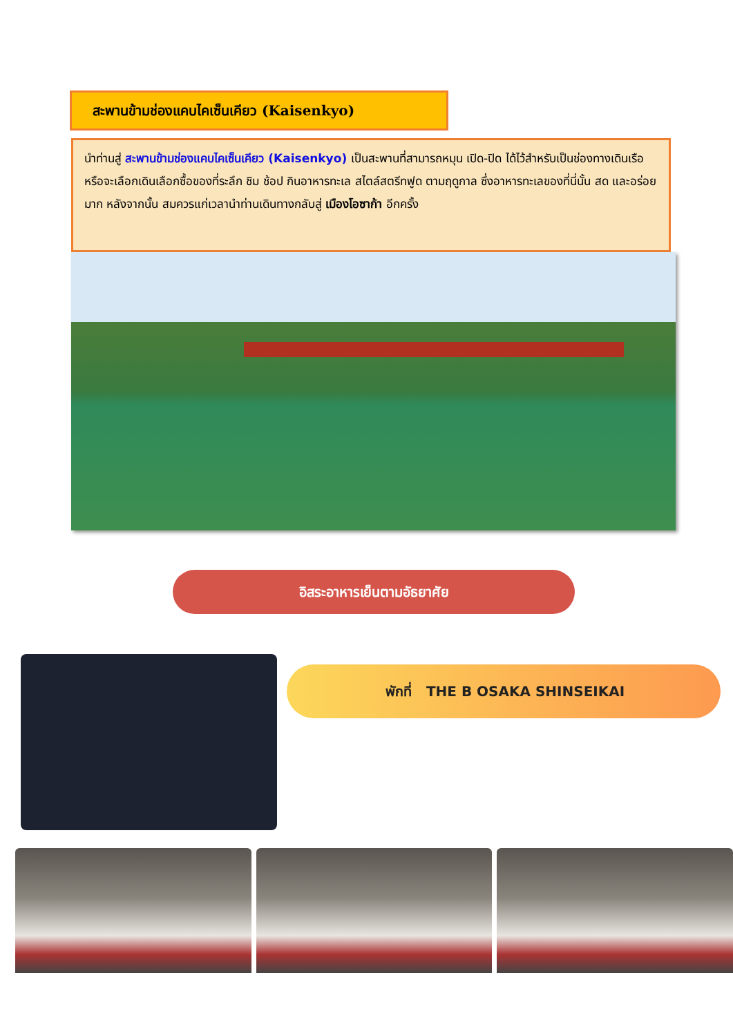สะพานข้ามช่องแคบไคเซ็นเคียว (Kaisenkyo)
นำท่านสู่ สะพานข้ามช่องแคบไคเซ็นเคียว (Kaisenkyo) เป็นสะพานที่สามารถหมุน เปิด-ปิด ได้ไว้สำหรับเป็นช่องทางเดินเรือ หรือจะเลือกเดินเลือกซื้อของที่ระลึก ชิม ช้อป กินอาหารทะเล สไตล์สตรีทฟูด ตามฤดูกาล ซึ่งอาหารทะเลของที่นี่นั้น สด และอร่อยมาก หลังจากนั้น สมควรแก่เวลานำท่านเดินทางกลับสู่ เมืองโอซาก้า อีกครั้ง
อิสระอาหารเย็นตามอัธยาศัย
พักที่ THE B OSAKA SHINSEIKAI